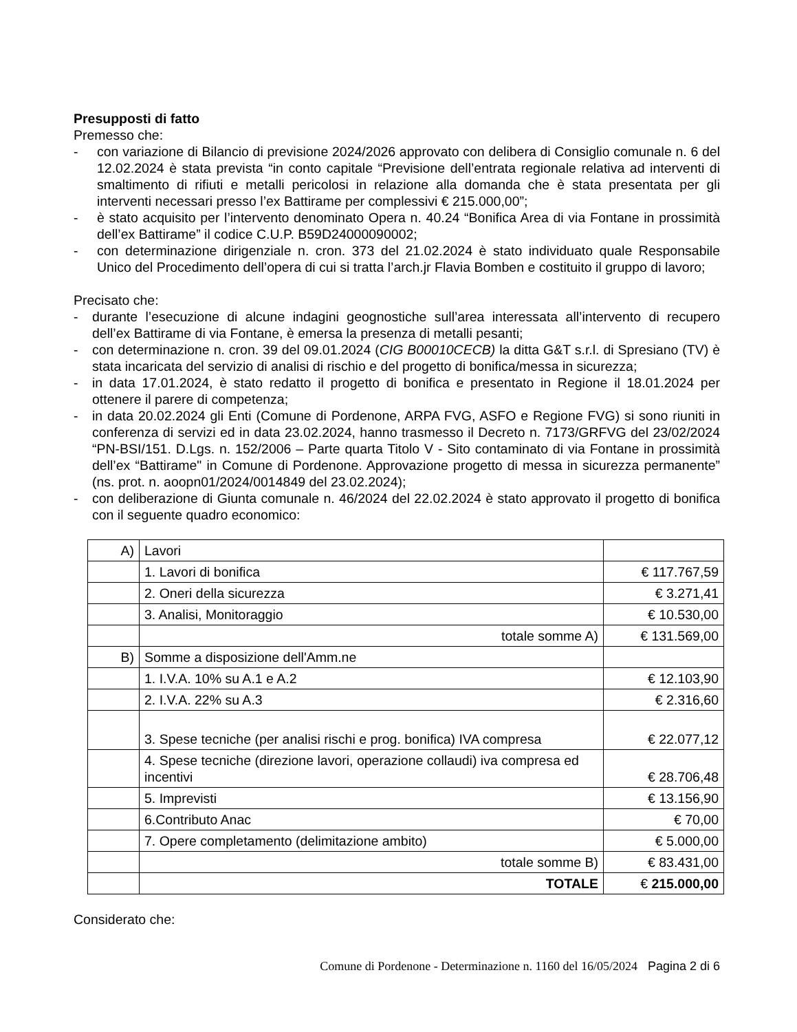Presupposti di fatto
Premesso che:
- con variazione di Bilancio di previsione 2024/2026 approvato con delibera di Consiglio comunale n. 6 del 12.02.2024 è stata prevista “in conto capitale “Previsione dell’entrata regionale relativa ad interventi di smaltimento di rifiuti e metalli pericolosi in relazione alla domanda che è stata presentata per gli interventi necessari presso l’ex Battirame per complessivi € 215.000,00”;
- è stato acquisito per l’intervento denominato Opera n. 40.24 “Bonifica Area di via Fontane in prossimità dell’ex Battirame” il codice C.U.P. B59D24000090002;
- con determinazione dirigenziale n. cron. 373 del 21.02.2024 è stato individuato quale Responsabile Unico del Procedimento dell’opera di cui si tratta l’arch.jr Flavia Bomben e costituito il gruppo di lavoro;
Precisato che:
- durante l’esecuzione di alcune indagini geognostiche sull’area interessata all’intervento di recupero dell’ex Battirame di via Fontane, è emersa la presenza di metalli pesanti;
- con determinazione n. cron. 39 del 09.01.2024 (CIG B00010CECB) la ditta G&T s.r.l. di Spresiano (TV) è stata incaricata del servizio di analisi di rischio e del progetto di bonifica/messa in sicurezza;
- in data 17.01.2024, è stato redatto il progetto di bonifica e presentato in Regione il 18.01.2024 per ottenere il parere di competenza;
- in data 20.02.2024 gli Enti (Comune di Pordenone, ARPA FVG, ASFO e Regione FVG) si sono riuniti in conferenza di servizi ed in data 23.02.2024, hanno trasmesso il Decreto n. 7173/GRFVG del 23/02/2024 “PN-BSI/151. D.Lgs. n. 152/2006 – Parte quarta Titolo V - Sito contaminato di via Fontane in prossimità dell’ex “Battirame" in Comune di Pordenone. Approvazione progetto di messa in sicurezza permanente” (ns. prot. n. aoopn01/2024/0014849 del 23.02.2024);
- con deliberazione di Giunta comunale n. 46/2024 del 22.02.2024 è stato approvato il progetto di bonifica con il seguente quadro economico:
| A) | Lavori | |
| | 1. Lavori di bonifica | € 117.767,59 |
| | 2. Oneri della sicurezza | € 3.271,41 |
| | 3. Analisi, Monitoraggio | € 10.530,00 |
| | totale somme A) | € 131.569,00 |
| B) | Somme a disposizione dell'Amm.ne | |
| | 1. I.V.A. 10% su A.1 e A.2 | € 12.103,90 |
| | 2. I.V.A. 22% su A.3 | € 2.316,60 |
| | 3. Spese tecniche (per analisi rischi e prog. bonifica) IVA compresa | € 22.077,12 |
| | 4. Spese tecniche (direzione lavori, operazione collaudi) iva compresa ed incentivi | € 28.706,48 |
| | 5. Imprevisti | € 13.156,90 |
| | 6.Contributo Anac | € 70,00 |
| | 7. Opere completamento (delimitazione ambito) | € 5.000,00 |
| | totale somme B) | € 83.431,00 |
| | TOTALE | € 215.000,00 |
Considerato che:
Comune di Pordenone - Determinazione n. 1160 del 16/05/2024 Pagina 2 di 6